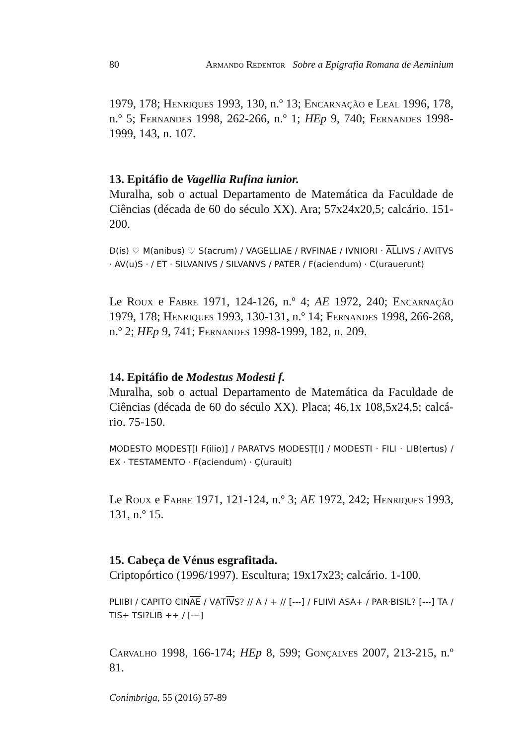80 Armando Redentor Sobre a Epigrafia Romana de Aeminium
1979, 178; Henriques 1993, 130, n.º 13; Encarnação e Leal 1996, 178, n.º 5; Fernandes 1998, 262-266, n.º 1; HEp 9, 740; Fernandes 1998-1999, 143, n. 107.
13. Epitáfio de Vagellia Rufina iunior.
Muralha, sob o actual Departamento de Matemática da Faculdade de Ciências (década de 60 do século XX). Ara; 57x24x20,5; calcário. 151-200.
D(is) ♡ M(anibus) ♡ S(acrum) / VAGELLIAE / RVFINAE / IVNIORI · ALLIVS / AVITVS · AV(u)S · / ET · SILVANIVS / SILVANVS / PATER / F(aciendum) · C(urauerunt)
Le Roux e Fabre 1971, 124-126, n.º 4; AE 1972, 240; Encarnação 1979, 178; Henriques 1993, 130-131, n.º 14; Fernandes 1998, 266-268, n.º 2; HEp 9, 741; Fernandes 1998-1999, 182, n. 209.
14. Epitáfio de Modestus Modesti f.
Muralha, sob o actual Departamento de Matemática da Faculdade de Ciências (década de 60 do século XX). Placa; 46,1x 108,5x24,5; calcá-rio. 75-150.
MODESTO ṂỌDESṬ[I F(ilio)] / PARATVS ṂODESṬ[I] / MODESTI · FILI · LIB(ertus) / EX · TESTAMENTO · F(aciendum) · Ç(urauit)
Le Roux e Fabre 1971, 121-124, n.º 3; AE 1972, 242; Henriques 1993, 131, n.º 15.
15. Cabeça de Vénus esgrafitada.
Criptopórtico (1996/1997). Escultura; 19x17x23; calcário. 1-100.
PLIIBI / CAPITO CINAE / VẠTIVṢ? // A / + // [---] / FLIIVI ASA+ / PAR·BISIL? [---] TA / TIS+ TSI?LIB ++ / [---]
Carvalho 1998, 166-174; HEp 8, 599; Gonçalves 2007, 213-215, n.º 81.
Conimbriga, 55 (2016) 57-89